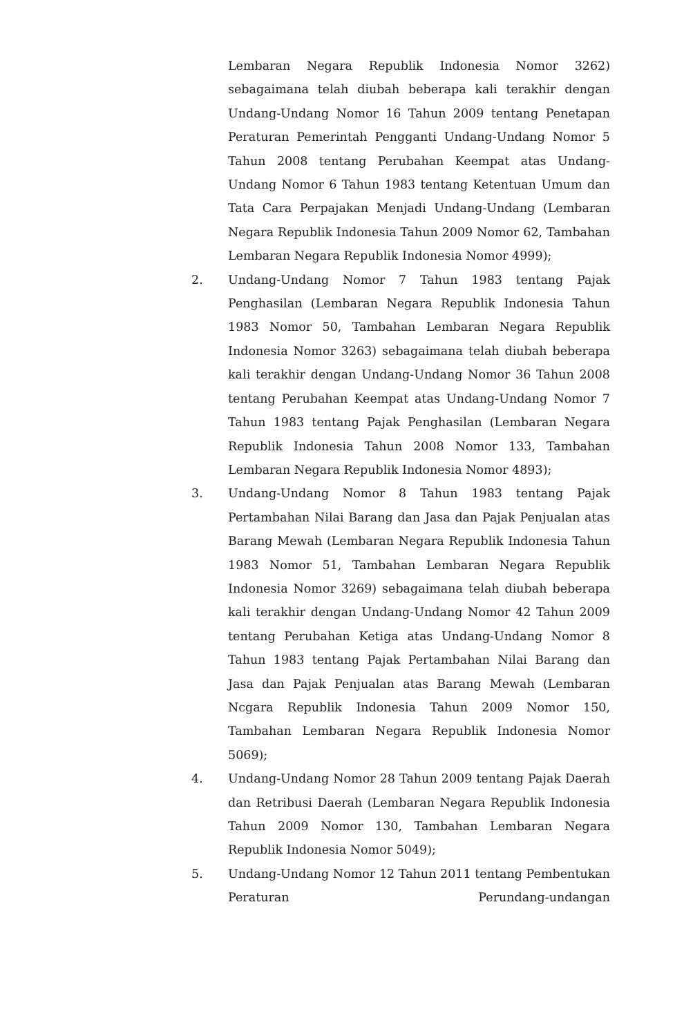Lembaran Negara Republik Indonesia Nomor 3262) sebagaimana telah diubah beberapa kali terakhir dengan Undang-Undang Nomor 16 Tahun 2009 tentang Penetapan Peraturan Pemerintah Pengganti Undang-Undang Nomor 5 Tahun 2008 tentang Perubahan Keempat atas Undang-Undang Nomor 6 Tahun 1983 tentang Ketentuan Umum dan Tata Cara Perpajakan Menjadi Undang-Undang (Lembaran Negara Republik Indonesia Tahun 2009 Nomor 62, Tambahan Lembaran Negara Republik Indonesia Nomor 4999);
2. Undang-Undang Nomor 7 Tahun 1983 tentang Pajak Penghasilan (Lembaran Negara Republik Indonesia Tahun 1983 Nomor 50, Tambahan Lembaran Negara Republik Indonesia Nomor 3263) sebagaimana telah diubah beberapa kali terakhir dengan Undang-Undang Nomor 36 Tahun 2008 tentang Perubahan Keempat atas Undang-Undang Nomor 7 Tahun 1983 tentang Pajak Penghasilan (Lembaran Negara Republik Indonesia Tahun 2008 Nomor 133, Tambahan Lembaran Negara Republik Indonesia Nomor 4893);
3. Undang-Undang Nomor 8 Tahun 1983 tentang Pajak Pertambahan Nilai Barang dan Jasa dan Pajak Penjualan atas Barang Mewah (Lembaran Negara Republik Indonesia Tahun 1983 Nomor 51, Tambahan Lembaran Negara Republik Indonesia Nomor 3269) sebagaimana telah diubah beberapa kali terakhir dengan Undang-Undang Nomor 42 Tahun 2009 tentang Perubahan Ketiga atas Undang-Undang Nomor 8 Tahun 1983 tentang Pajak Pertambahan Nilai Barang dan Jasa dan Pajak Penjualan atas Barang Mewah (Lembaran Ncgara Republik Indonesia Tahun 2009 Nomor 150, Tambahan Lembaran Negara Republik Indonesia Nomor 5069);
4. Undang-Undang Nomor 28 Tahun 2009 tentang Pajak Daerah dan Retribusi Daerah (Lembaran Negara Republik Indonesia Tahun 2009 Nomor 130, Tambahan Lembaran Negara Republik Indonesia Nomor 5049);
5. Undang-Undang Nomor 12 Tahun 2011 tentang Pembentukan Peraturan Perundang-undangan